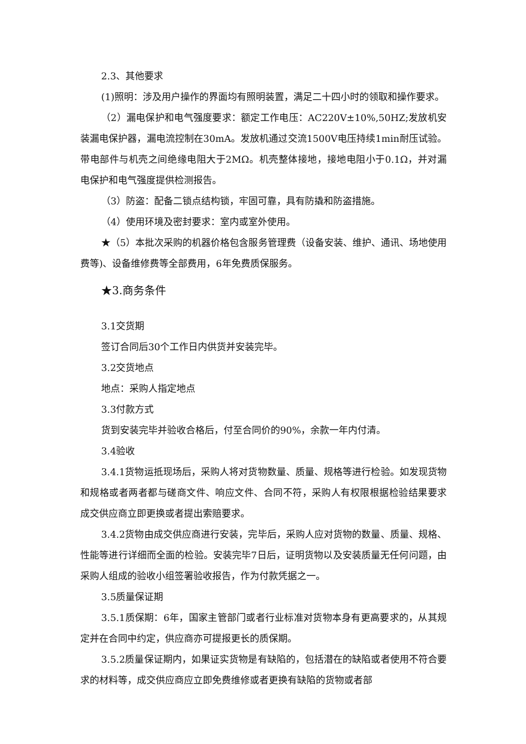2.3、其他要求
(1)照明：涉及用户操作的界面均有照明装置，满足二十四小时的领取和操作要求。
（2）漏电保护和电气强度要求：额定工作电压：AC220V±10%,50HZ;发放机安装漏电保护器，漏电流控制在30mA。发放机通过交流1500V电压持续1min耐压试验。带电部件与机壳之间绝缘电阻大于2MΩ。机壳整体接地，接地电阻小于0.1Ω，并对漏电保护和电气强度提供检测报告。
（3）防盗：配备二锁点结构锁，牢固可靠，具有防撬和防盗措施。
（4）使用环境及密封要求：室内或室外使用。
★（5）本批次采购的机器价格包含服务管理费（设备安装、维护、通讯、场地使用费等)、设备维修费等全部费用，6年免费质保服务。
★3.商务条件
3.1交货期
签订合同后30个工作日内供货并安装完毕。
3.2交货地点
地点：采购人指定地点
3.3付款方式
货到安装完毕并验收合格后，付至合同价的90%，余款一年内付清。
3.4验收
3.4.1货物运抵现场后，采购人将对货物数量、质量、规格等进行检验。如发现货物和规格或者两者都与磋商文件、响应文件、合同不符，采购人有权限根据检验结果要求成交供应商立即更换或者提出索赔要求。
3.4.2货物由成交供应商进行安装，完毕后，采购人应对货物的数量、质量、规格、性能等进行详细而全面的检验。安装完毕7日后，证明货物以及安装质量无任何问题，由采购人组成的验收小组签署验收报告，作为付款凭据之一。
3.5质量保证期
3.5.1质保期：6年，国家主管部门或者行业标准对货物本身有更高要求的，从其规定并在合同中约定，供应商亦可提报更长的质保期。
3.5.2质量保证期内，如果证实货物是有缺陷的，包括潜在的缺陷或者使用不符合要求的材料等，成交供应商应立即免费维修或者更换有缺陷的货物或者部